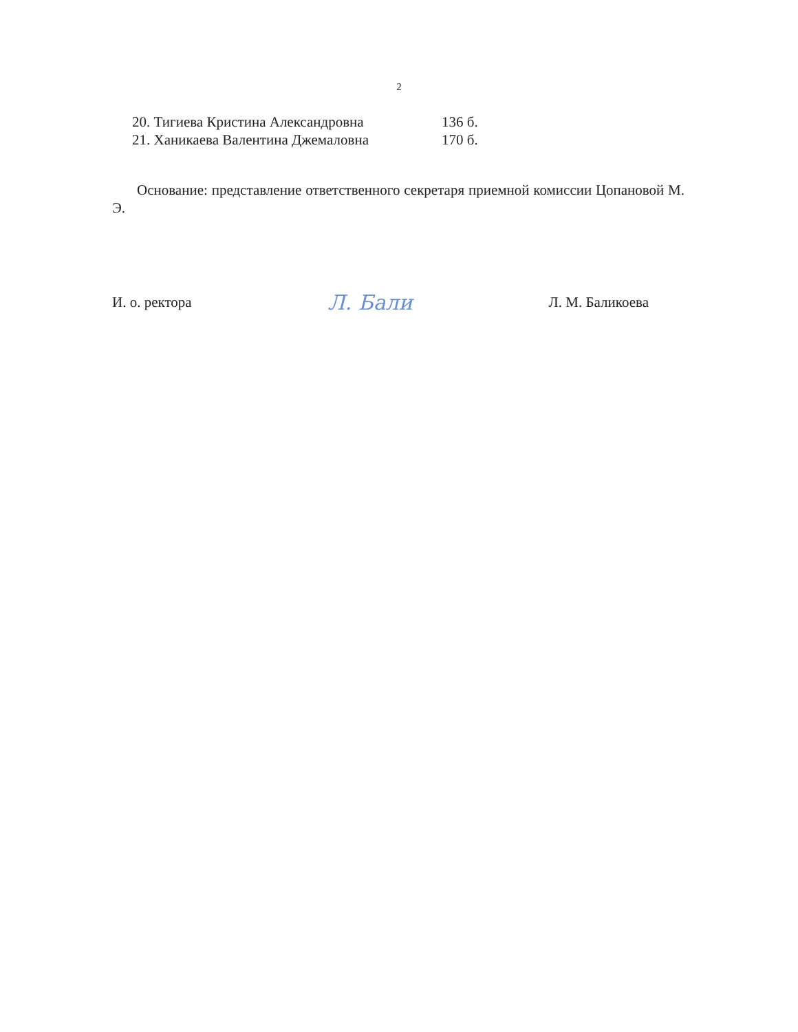2
20. Тигиева Кристина Александровна 136 б.
21. Ханикаева Валентина Джемаловна 170 б.
Основание: представление ответственного секретаря приемной комиссии Цопановой М. Э.
И. о. ректора Л. Бали Л. М. Баликоева